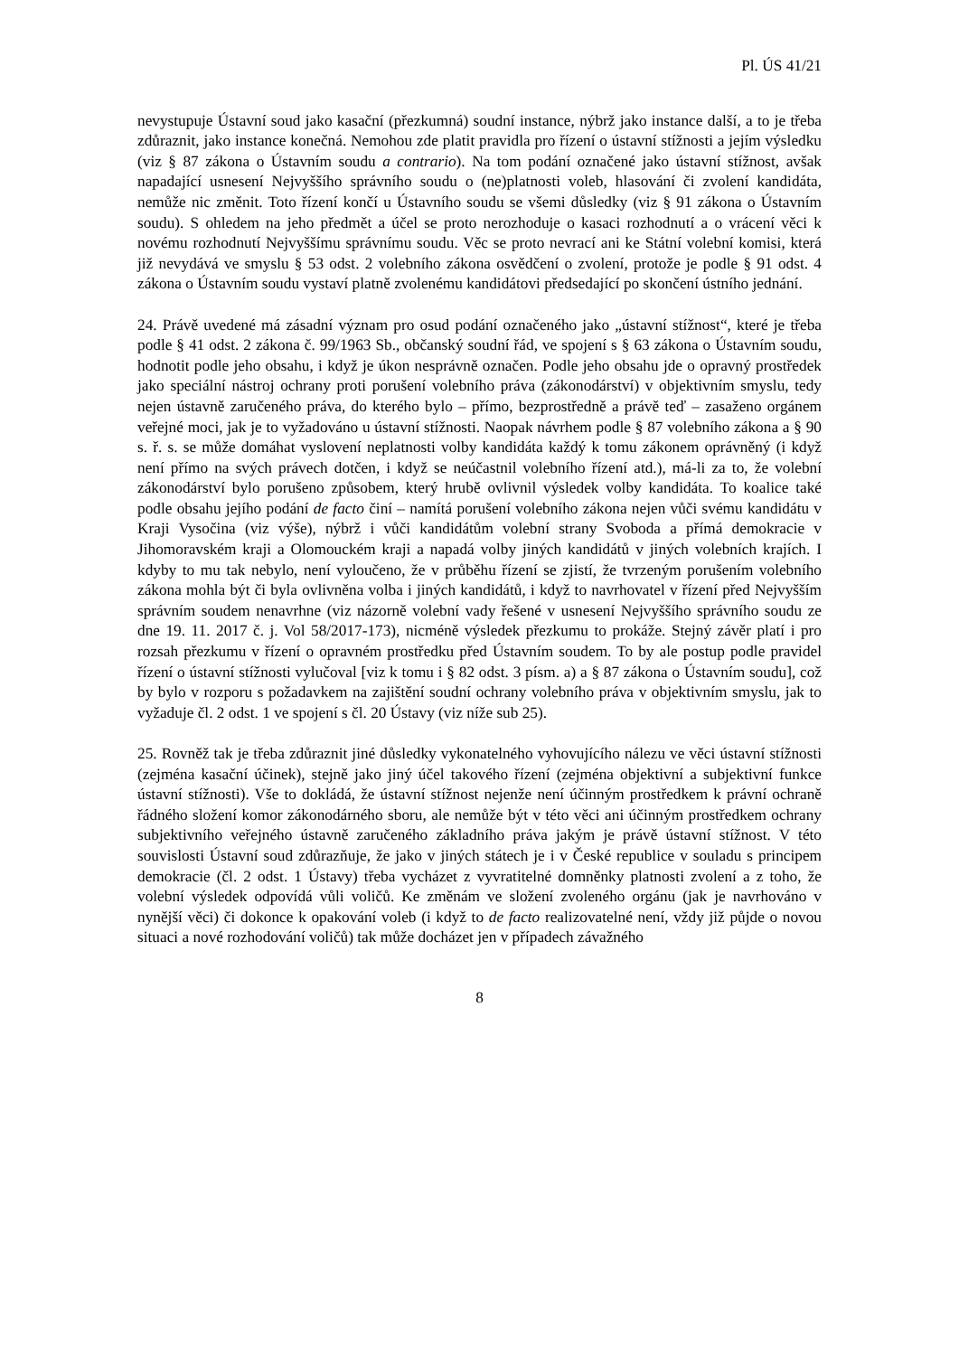Pl. ÚS 41/21
nevystupuje Ústavní soud jako kasační (přezkumná) soudní instance, nýbrž jako instance další, a to je třeba zdůraznit, jako instance konečná. Nemohou zde platit pravidla pro řízení o ústavní stížnosti a jejím výsledku (viz § 87 zákona o Ústavním soudu a contrario). Na tom podání označené jako ústavní stížnost, avšak napadající usnesení Nejvyššího správního soudu o (ne)platnosti voleb, hlasování či zvolení kandidáta, nemůže nic změnit. Toto řízení končí u Ústavního soudu se všemi důsledky (viz § 91 zákona o Ústavním soudu). S ohledem na jeho předmět a účel se proto nerozhoduje o kasaci rozhodnutí a o vrácení věci k novému rozhodnutí Nejvyššímu správnímu soudu. Věc se proto nevrací ani ke Státní volební komisi, která již nevydává ve smyslu § 53 odst. 2 volebního zákona osvědčení o zvolení, protože je podle § 91 odst. 4 zákona o Ústavním soudu vystaví platně zvolenému kandidátovi předsedající po skončení ústního jednání.
24. Právě uvedené má zásadní význam pro osud podání označeného jako „ústavní stížnost“, které je třeba podle § 41 odst. 2 zákona č. 99/1963 Sb., občanský soudní řád, ve spojení s § 63 zákona o Ústavním soudu, hodnotit podle jeho obsahu, i když je úkon nesprávně označen. Podle jeho obsahu jde o opravný prostředek jako speciální nástroj ochrany proti porušení volebního práva (zákonodárství) v objektivním smyslu, tedy nejen ústavně zaručeného práva, do kterého bylo – přímo, bezprostředně a právě teď – zasaženo orgánem veřejné moci, jak je to vyžadováno u ústavní stížnosti. Naopak návrhem podle § 87 volebního zákona a § 90 s. ř. s. se může domáhat vyslovení neplatnosti volby kandidáta každý k tomu zákonem oprávněný (i když není přímo na svých právech dotčen, i když se neúčastnil volebního řízení atd.), má-li za to, že volební zákonodárství bylo porušeno způsobem, který hrubě ovlivnil výsledek volby kandidáta. To koalice také podle obsahu jejího podání de facto činí – namítá porušení volebního zákona nejen vůči svému kandidátu v Kraji Vysočina (viz výše), nýbrž i vůči kandidátům volební strany Svoboda a přímá demokracie v Jihomoravském kraji a Olomouckém kraji a napadá volby jiných kandidátů v jiných volebních krajích. I kdyby to mu tak nebylo, není vyloučeno, že v průběhu řízení se zjistí, že tvrzeným porušením volebního zákona mohla být či byla ovlivněna volba i jiných kandidátů, i když to navrhovatel v řízení před Nejvyšším správním soudem nenavrhne (viz názorně volební vady řešené v usnesení Nejvyššího správního soudu ze dne 19. 11. 2017 č. j. Vol 58/2017-173), nicméně výsledek přezkumu to prokáže. Stejný závěr platí i pro rozsah přezkumu v řízení o opravném prostředku před Ústavním soudem. To by ale postup podle pravidel řízení o ústavní stížnosti vylučoval [viz k tomu i § 82 odst. 3 písm. a) a § 87 zákona o Ústavním soudu], což by bylo v rozporu s požadavkem na zajištění soudní ochrany volebního práva v objektivním smyslu, jak to vyžaduje čl. 2 odst. 1 ve spojení s čl. 20 Ústavy (viz níže sub 25).
25. Rovněž tak je třeba zdůraznit jiné důsledky vykonatelného vyhovujícího nálezu ve věci ústavní stížnosti (zejména kasační účinek), stejně jako jiný účel takového řízení (zejména objektivní a subjektivní funkce ústavní stížnosti). Vše to dokládá, že ústavní stížnost nejenže není účinným prostředkem k právní ochraně řádného složení komor zákonodárného sboru, ale nemůže být v této věci ani účinným prostředkem ochrany subjektivního veřejného ústavně zaručeného základního práva jakým je právě ústavní stížnost. V této souvislosti Ústavní soud zdůrazňuje, že jako v jiných státech je i v České republice v souladu s principem demokracie (čl. 2 odst. 1 Ústavy) třeba vycházet z vyvratitelné domněnky platnosti zvolení a z toho, že volební výsledek odpovídá vůli voličů. Ke změnám ve složení zvoleného orgánu (jak je navrhováno v nynější věci) či dokonce k opakování voleb (i když to de facto realizovatelné není, vždy již půjde o novou situaci a nové rozhodování voličů) tak může docházet jen v případech závažného
8